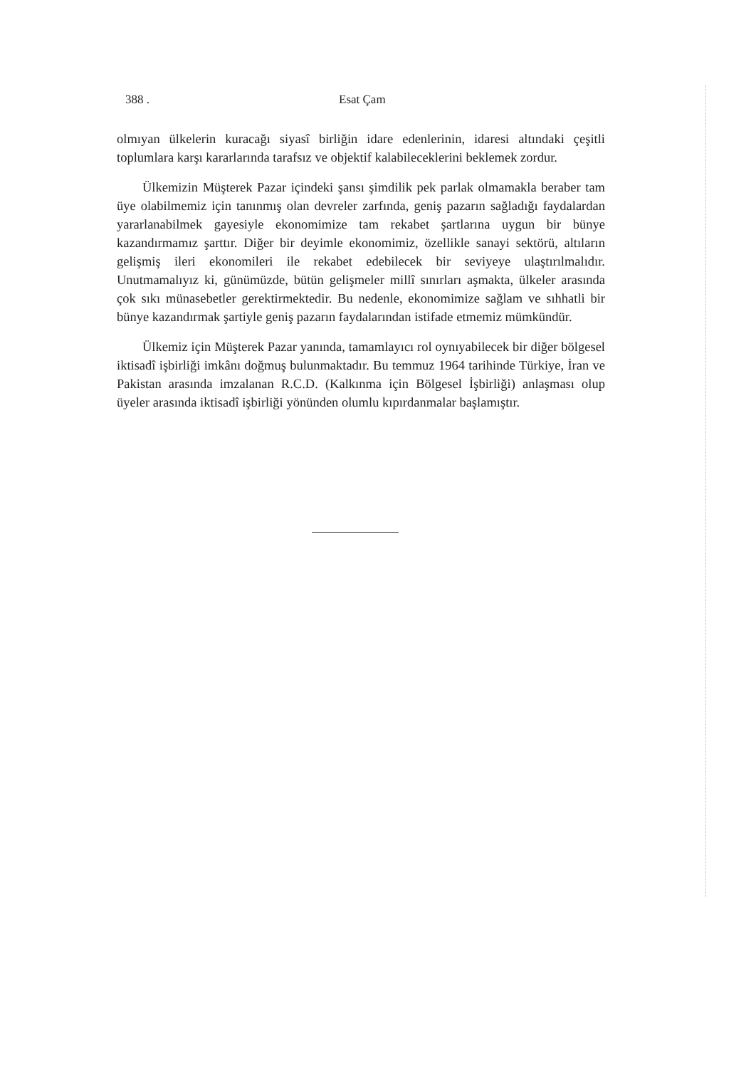388 . Esat Çam
olmıyan ülkelerin kuracağı siyasî birliğin idare edenlerinin, idaresi altındaki çeşitli toplumlara karşı kararlarında tarafsız ve objektif kalabileceklerini beklemek zordur.
Ülkemizin Müşterek Pazar içindeki şansı şimdilik pek parlak olmamakla beraber tam üye olabilmemiz için tanınmış olan devreler zarfında, geniş pazarın sağladığı faydalardan yararlanabilmek gayesiyle ekonomimize tam rekabet şartlarına uygun bir bünye kazandırmamız şarttır. Diğer bir deyimle ekonomimiz, özellikle sanayi sektörü, altıların gelişmiş ileri ekonomileri ile rekabet edebilecek bir seviyeye ulaştırılmalıdır. Unutmamalıyız ki, günümüzde, bütün gelişmeler millî sınırları aşmakta, ülkeler arasında çok sıkı münasebetler gerektirmektedir. Bu nedenle, ekonomimize sağlam ve sıhhatli bir bünye kazandırmak şartiyle geniş pazarın faydalarından istifade etmemiz mümkündür.
Ülkemiz için Müşterek Pazar yanında, tamamlayıcı rol oynıyabilecek bir diğer bölgesel iktisadî işbirliği imkânı doğmuş bulunmaktadır. Bu temmuz 1964 tarihinde Türkiye, İran ve Pakistan arasında imzalanan R.C.D. (Kalkınma için Bölgesel İşbirliği) anlaşması olup üyeler arasında iktisadî işbirliği yönünden olumlu kıpırdanmalar başlamıştır.